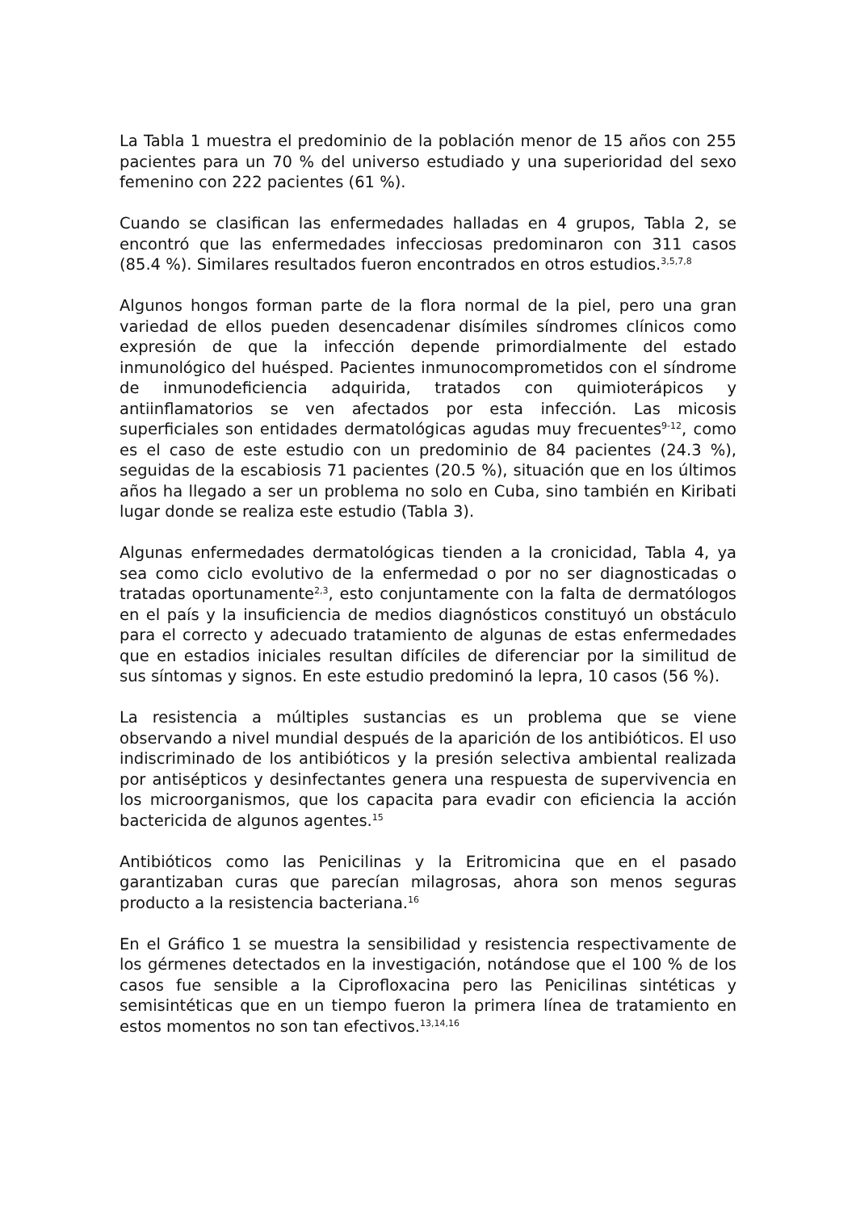La Tabla 1 muestra el predominio de la población menor de 15 años con 255 pacientes para un 70 % del universo estudiado y una superioridad del sexo femenino con 222 pacientes (61 %).
Cuando se clasifican las enfermedades halladas en 4 grupos, Tabla 2, se encontró que las enfermedades infecciosas predominaron con 311 casos (85.4 %). Similares resultados fueron encontrados en otros estudios.<sup>3,5,7,8</sup>
Algunos hongos forman parte de la flora normal de la piel, pero una gran variedad de ellos pueden desencadenar disímiles síndromes clínicos como expresión de que la infección depende primordialmente del estado inmunológico del huésped. Pacientes inmunocomprometidos con el síndrome de inmunodeficiencia adquirida, tratados con quimioterápicos y antiinflamatorios se ven afectados por esta infección. Las micosis superficiales son entidades dermatológicas agudas muy frecuentes<sup>9-12</sup>, como es el caso de este estudio con un predominio de 84 pacientes (24.3 %), seguidas de la escabiosis 71 pacientes (20.5 %), situación que en los últimos años ha llegado a ser un problema no solo en Cuba, sino también en Kiribati lugar donde se realiza este estudio (Tabla 3).
Algunas enfermedades dermatológicas tienden a la cronicidad, Tabla 4, ya sea como ciclo evolutivo de la enfermedad o por no ser diagnosticadas o tratadas oportunamente<sup>2,3</sup>, esto conjuntamente con la falta de dermatólogos en el país y la insuficiencia de medios diagnósticos constituyó un obstáculo para el correcto y adecuado tratamiento de algunas de estas enfermedades que en estadios iniciales resultan difíciles de diferenciar por la similitud de sus síntomas y signos. En este estudio predominó la lepra, 10 casos (56 %).
La resistencia a múltiples sustancias es un problema que se viene observando a nivel mundial después de la aparición de los antibióticos. El uso indiscriminado de los antibióticos y la presión selectiva ambiental realizada por antisépticos y desinfectantes genera una respuesta de supervivencia en los microorganismos, que los capacita para evadir con eficiencia la acción bactericida de algunos agentes.<sup>15</sup>
Antibióticos como las Penicilinas y la Eritromicina que en el pasado garantizaban curas que parecían milagrosas, ahora son menos seguras producto a la resistencia bacteriana.<sup>16</sup>
En el Gráfico 1 se muestra la sensibilidad y resistencia respectivamente de los gérmenes detectados en la investigación, notándose que el 100 % de los casos fue sensible a la Ciprofloxacina pero las Penicilinas sintéticas y semisintéticas que en un tiempo fueron la primera línea de tratamiento en estos momentos no son tan efectivos.<sup>13,14,16</sup>